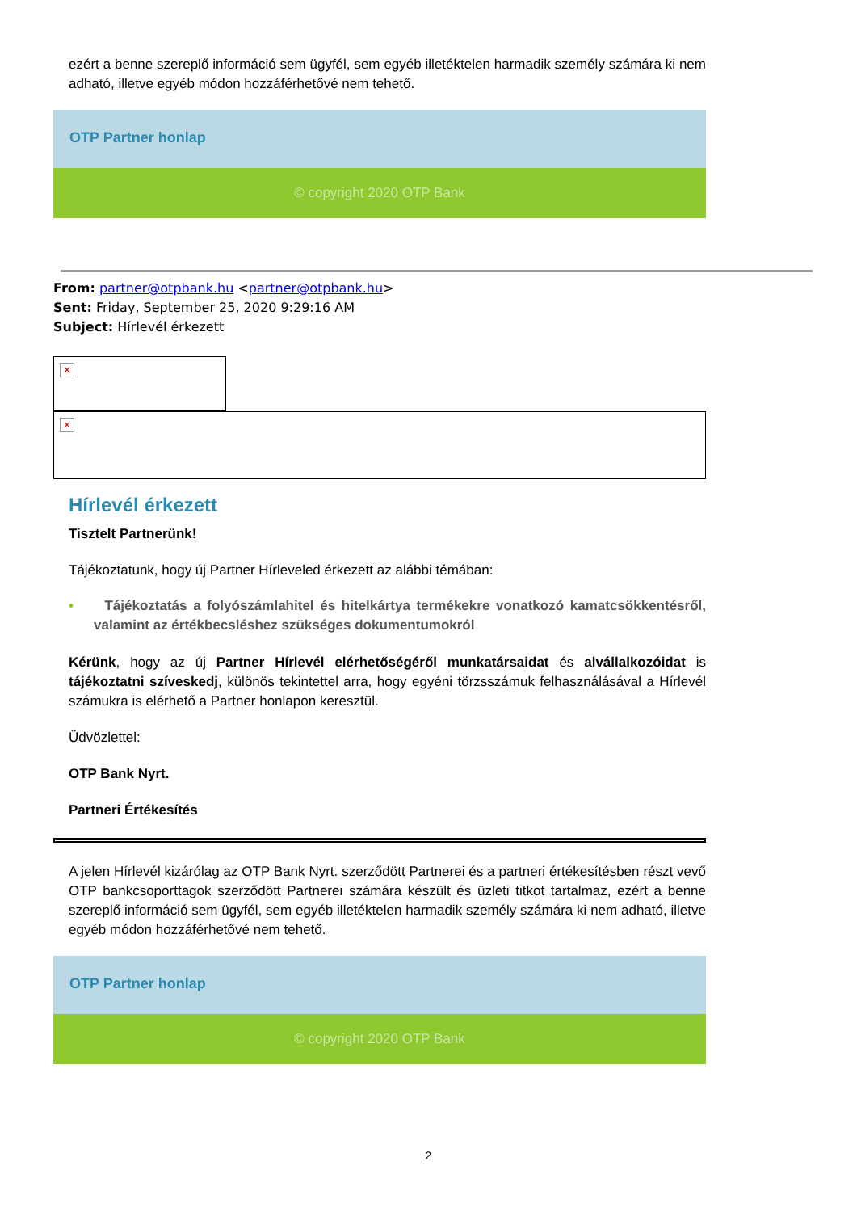ezért a benne szereplő információ sem ügyfél, sem egyéb illetéktelen harmadik személy számára ki nem adható, illetve egyéb módon hozzáférhetővé nem tehető.
OTP Partner honlap
© copyright 2020 OTP Bank
From: partner@otpbank.hu <partner@otpbank.hu>
Sent: Friday, September 25, 2020 9:29:16 AM
Subject: Hírlevél érkezett
✕
✕
Hírlevél érkezett
Tisztelt Partnerünk!
Tájékoztatunk, hogy új Partner Hírleveled érkezett az alábbi témában:
• Tájékoztatás a folyószámlahitel és hitelkártya termékekre vonatkozó kamatcsökkentésről, valamint az értékbecsléshez szükséges dokumentumokról
Kérünk, hogy az új Partner Hírlevél elérhetőségéről munkatársaidat és alvállalkozóidat is tájékoztatni szíveskedj, különös tekintettel arra, hogy egyéni törzsszámuk felhasználásával a Hírlevél számukra is elérhető a Partner honlapon keresztül.
Üdvözlettel:
OTP Bank Nyrt.
Partneri Értékesítés
A jelen Hírlevél kizárólag az OTP Bank Nyrt. szerződött Partnerei és a partneri értékesítésben részt vevő OTP bankcsoporttagok szerződött Partnerei számára készült és üzleti titkot tartalmaz, ezért a benne szereplő információ sem ügyfél, sem egyéb illetéktelen harmadik személy számára ki nem adható, illetve egyéb módon hozzáférhetővé nem tehető.
OTP Partner honlap
© copyright 2020 OTP Bank
2